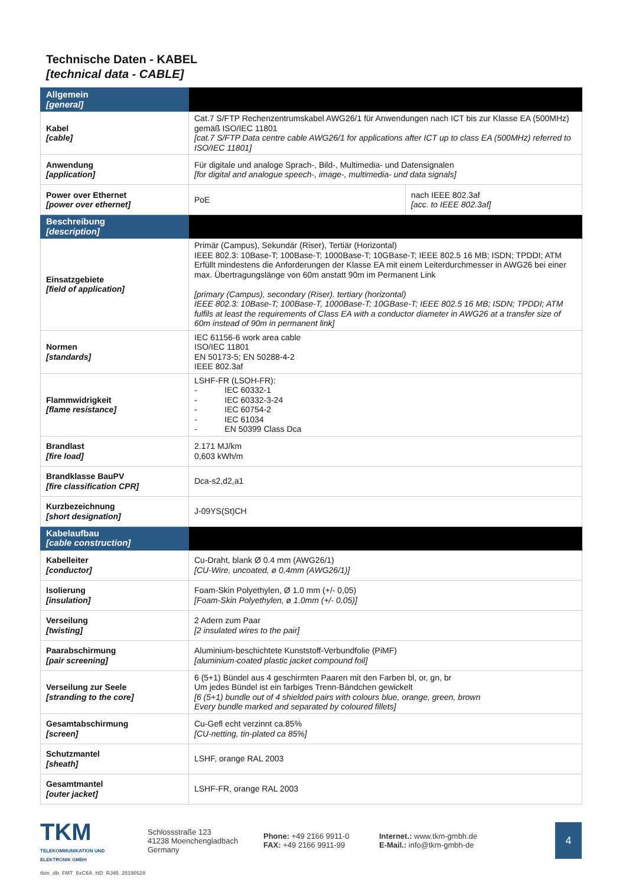Technische Daten - KABEL
[technical data - CABLE]
| Allgemein [general] | | |
| --- | --- | --- |
| Kabel [cable] | Cat.7 S/FTP Rechenzentrumskabel AWG26/1 für Anwendungen nach ICT bis zur Klasse EA (500MHz) gemäß ISO/IEC 11801 [cat.7 S/FTP Data centre cable AWG26/1 for applications after ICT up to class EA (500MHz) referred to ISO/IEC 11801] | |
| Anwendung [application] | Für digitale und analoge Sprach-, Bild-, Multimedia- und Datensignalen [for digital and analogue speech-, image-, multimedia- und data signals] | |
| Power over Ethernet [power over ethernet] | PoE | nach IEEE 802.3af [acc. to IEEE 802.3af] |
| Beschreibung [description] | | |
| Einsatzgebiete [field of application] | Primär (Campus), Sekundär (Riser), Tertiär (Horizontal) IEEE 802.3: 10Base-T; 100Base-T; 1000Base-T; 10GBase-T; IEEE 802.5 16 MB; ISDN; TPDDI; ATM Erfüllt mindestens die Anforderungen der Klasse EA mit einem Leiterdurchmesser in AWG26 bei einer max. Übertragungslänge von 60m anstatt 90m im Permanent Link [primary (Campus), secondary (Riser). tertiary (horizontal) IEEE 802.3: 10Base-T; 100Base-T, 1000Base-T; 10GBase-T; IEEE 802.5 16 MB; ISDN; TPDDI; ATM fulfils at least the requirements of Class EA with a conductor diameter in AWG26 at a transfer size of 60m instead of 90m in permanent link] | |
| Normen [standards] | IEC 61156-6 work area cable ISO/IEC 11801 EN 50173-5; EN 50288-4-2 IEEE 802.3af | |
| Flammwidrigkeit [flame resistance] | LSHF-FR (LSOH-FR): - IEC 60332-1 - IEC 60332-3-24 - IEC 60754-2 - IEC 61034 - EN 50399 Class Dca | |
| Brandlast [fire load] | 2.171 MJ/km 0,603 kWh/m | |
| Brandklasse BauPV [fire classification CPR] | Dca-s2,d2,a1 | |
| Kurzbezeichnung [short designation] | J-09YS(St)CH | |
| Kabelaufbau [cable construction] | | |
| Kabelleiter [conductor] | Cu-Draht, blank Ø 0.4 mm (AWG26/1) [CU-Wire, uncoated, ø 0,4mm (AWG26/1)] | |
| Isolierung [insulation] | Foam-Skin Polyethylen, Ø 1.0 mm (+/- 0,05) [Foam-Skin Polyethylen, ø 1.0mm (+/- 0,05)] | |
| Verseilung [twisting] | 2 Adern zum Paar [2 insulated wires to the pair] | |
| Paarabschirmung [pair screening] | Aluminium-beschichtete Kunststoff-Verbundfolie (PiMF) [aluminium-coated plastic jacket compound foil] | |
| Verseilung zur Seele [stranding to the core] | 6 (5+1) Bündel aus 4 geschirmten Paaren mit den Farben bl, or, gn, br Um jedes Bündel ist ein farbiges Trenn-Bändchen gewickelt [6 (5+1) bundle out of 4 shielded pairs with colours blue, orange, green, brown Every bundle marked and separated by coloured fillets] | |
| Gesamtabschirmung [screen] | Cu-Gefl echt verzinnt ca.85% [CU-netting, tin-plated ca 85%] | |
| Schutzmantel [sheath] | LSHF, orange RAL 2003 | |
| Gesamtmantel [outer jacket] | LSHF-FR, orange RAL 2003 | |
TKM
TELEKOMMUNIKATION UND ELEKTRONIK GMBH
Schlossstraße 123
41238 Moenchengladbach
Germany
Phone: +49 2166 9911-0
FAX: +49 2166 9911-99
Internet.: www.tkm-gmbh.de
E-Mail.: info@tkm-gmbh-de
4
tkm_db_FMT_6xC6A_HD_RJ45_20190528